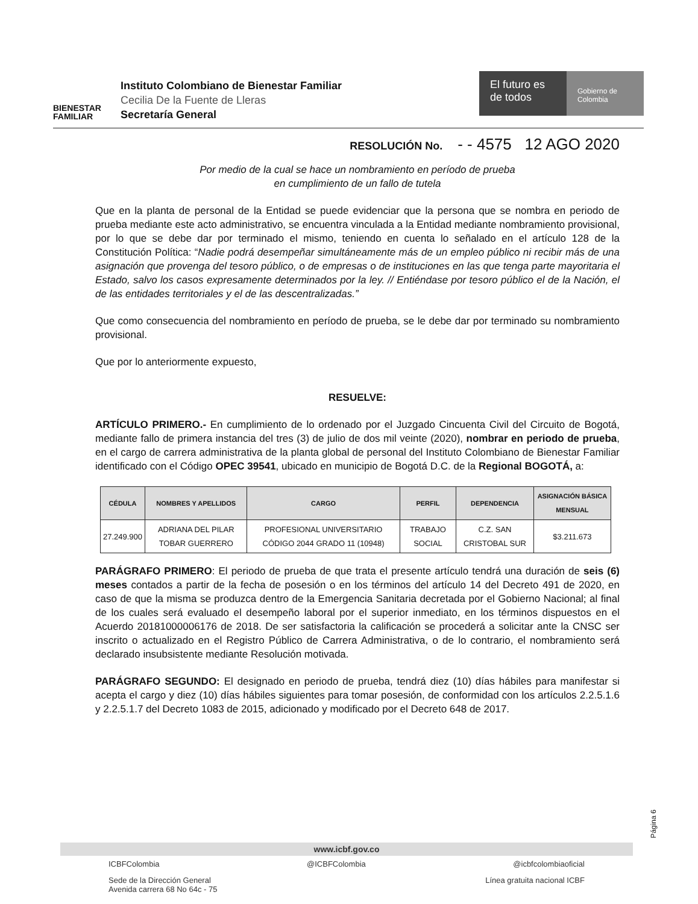BIENESTAR FAMILIAR
Instituto Colombiano de Bienestar Familiar
Cecilia De la Fuente de Lleras
Secretaría General
El futuro es de todos
Gobierno de Colombia
RESOLUCIÓN No. - - 4575 12 AGO 2020
Por medio de la cual se hace un nombramiento en período de prueba
en cumplimiento de un fallo de tutela
Que en la planta de personal de la Entidad se puede evidenciar que la persona que se nombra en periodo de prueba mediante este acto administrativo, se encuentra vinculada a la Entidad mediante nombramiento provisional, por lo que se debe dar por terminado el mismo, teniendo en cuenta lo señalado en el artículo 128 de la Constitución Política: “Nadie podrá desempeñar simultáneamente más de un empleo público ni recibir más de una asignación que provenga del tesoro público, o de empresas o de instituciones en las que tenga parte mayoritaria el Estado, salvo los casos expresamente determinados por la ley. // Entiéndase por tesoro público el de la Nación, el de las entidades territoriales y el de las descentralizadas.”
Que como consecuencia del nombramiento en período de prueba, se le debe dar por terminado su nombramiento provisional.
Que por lo anteriormente expuesto,
RESUELVE:
ARTÍCULO PRIMERO.- En cumplimiento de lo ordenado por el Juzgado Cincuenta Civil del Circuito de Bogotá, mediante fallo de primera instancia del tres (3) de julio de dos mil veinte (2020), nombrar en periodo de prueba, en el cargo de carrera administrativa de la planta global de personal del Instituto Colombiano de Bienestar Familiar identificado con el Código OPEC 39541, ubicado en municipio de Bogotá D.C. de la Regional BOGOTÁ, a:
| CÉDULA | NOMBRES Y APELLIDOS | CARGO | PERFIL | DEPENDENCIA | ASIGNACIÓN BÁSICA MENSUAL |
| --- | --- | --- | --- | --- | --- |
| 27.249.900 | ADRIANA DEL PILAR TOBAR GUERRERO | PROFESIONAL UNIVERSITARIO CÓDIGO 2044 GRADO 11 (10948) | TRABAJO SOCIAL | C.Z. SAN CRISTOBAL SUR | $3.211.673 |
PARÁGRAFO PRIMERO: El periodo de prueba de que trata el presente artículo tendrá una duración de seis (6) meses contados a partir de la fecha de posesión o en los términos del artículo 14 del Decreto 491 de 2020, en caso de que la misma se produzca dentro de la Emergencia Sanitaria decretada por el Gobierno Nacional; al final de los cuales será evaluado el desempeño laboral por el superior inmediato, en los términos dispuestos en el Acuerdo 20181000006176 de 2018. De ser satisfactoria la calificación se procederá a solicitar ante la CNSC ser inscrito o actualizado en el Registro Público de Carrera Administrativa, o de lo contrario, el nombramiento será declarado insubsistente mediante Resolución motivada.
PARÁGRAFO SEGUNDO: El designado en periodo de prueba, tendrá diez (10) días hábiles para manifestar si acepta el cargo y diez (10) días hábiles siguientes para tomar posesión, de conformidad con los artículos 2.2.5.1.6 y 2.2.5.1.7 del Decreto 1083 de 2015, adicionado y modificado por el Decreto 648 de 2017.
Página 6
www.icbf.gov.co
ICBFColombia @ICBFColombia @icbfcolombiaoficial
Sede de la Dirección General
Avenida carrera 68 No 64c - 75 Línea gratuita nacional ICBF